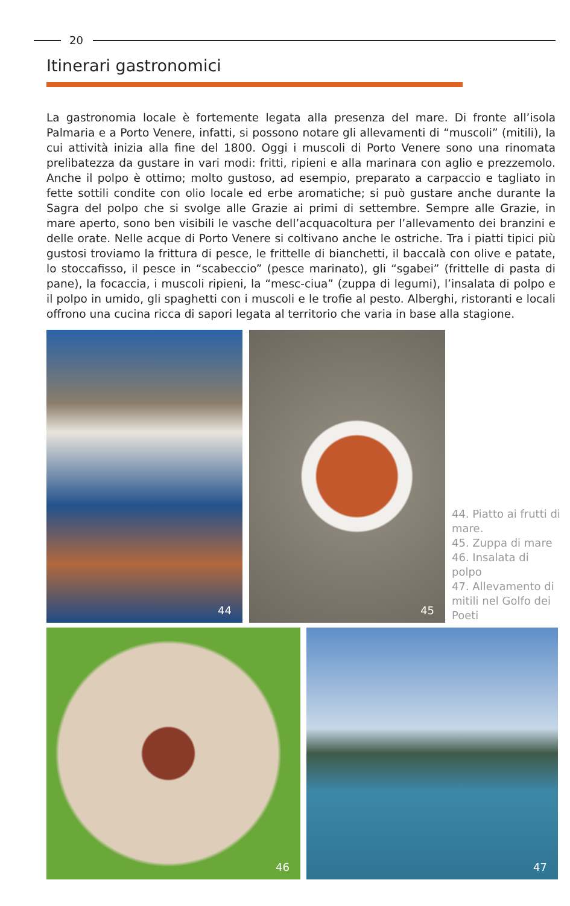20
Itinerari gastronomici
La gastronomia locale è fortemente legata alla presenza del mare. Di fronte all’isola Palmaria e a Porto Venere, infatti, si possono notare gli allevamenti di “muscoli” (mitili), la cui attività inizia alla fine del 1800. Oggi i muscoli di Porto Venere sono una rinomata prelibatezza da gustare in vari modi: fritti, ripieni e alla marinara con aglio e prezzemolo. Anche il polpo è ottimo; molto gustoso, ad esempio, preparato a carpaccio e tagliato in fette sottili condite con olio locale ed erbe aromatiche; si può gustare anche durante la Sagra del polpo che si svolge alle Grazie ai primi di settembre. Sempre alle Grazie, in mare aperto, sono ben visibili le vasche dell’acquacoltura per l’allevamento dei branzini e delle orate. Nelle acque di Porto Venere si coltivano anche le ostriche. Tra i piatti tipici più gustosi troviamo la frittura di pesce, le frittelle di bianchetti, il baccalà con olive e patate, lo stoccafisso, il pesce in “scabeccio” (pesce marinato), gli “sgabei” (frittelle di pasta di pane), la focaccia, i muscoli ripieni, la “mesc-ciua” (zuppa di legumi), l’insalata di polpo e il polpo in umido, gli spaghetti con i muscoli e le trofie al pesto. Alberghi, ristoranti e locali offrono una cucina ricca di sapori legata al territorio che varia in base alla stagione.
44
45
44. Piatto ai frutti di mare.
45. Zuppa di mare
46. Insalata di polpo
47. Allevamento di mitili nel Golfo dei Poeti
46
47